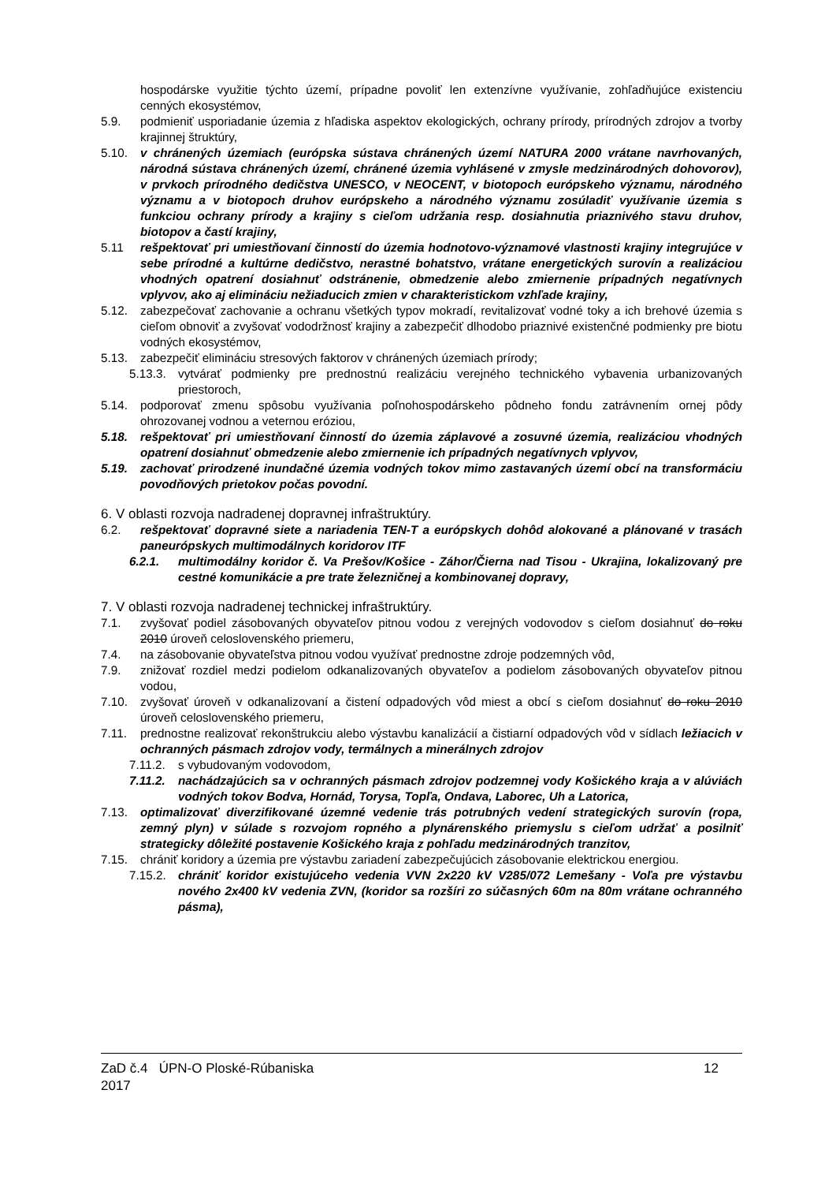hospodárske využitie týchto území, prípadne povoliť len extenzívne využívanie, zohľadňujúce existenciu cenných ekosystémov,
5.9. podmieniť usporiadanie územia z hľadiska aspektov ekologických, ochrany prírody, prírodných zdrojov a tvorby krajinnej štruktúry,
5.10. v chránených územiach (európska sústava chránených území NATURA 2000 vrátane navrhovaných, národná sústava chránených území, chránené územia vyhlásené v zmysle medzinárodných dohovorov), v prvkoch prírodného dedičstva UNESCO, v NEOCENT, v biotopoch európskeho významu, národného významu a v biotopoch druhov európskeho a národného významu zosúladiť využívanie územia s funkciou ochrany prírody a krajiny s cieľom udržania resp. dosiahnutia priaznivého stavu druhov, biotopov a častí krajiny,
5.11 rešpektovať pri umiestňovaní činností do územia hodnotovo-významové vlastnosti krajiny integrujúce v sebe prírodné a kultúrne dedičstvo, nerastné bohatstvo, vrátane energetických surovín a realizáciou vhodných opatrení dosiahnuť odstránenie, obmedzenie alebo zmiernenie prípadných negatívnych vplyvov, ako aj elimináciu nežiaducich zmien v charakteristickom vzhľade krajiny,
5.12. zabezpečovať zachovanie a ochranu všetkých typov mokradí, revitalizovať vodné toky a ich brehové územia s cieľom obnoviť a zvyšovať vododržnosť krajiny a zabezpečiť dlhodobo priaznivé existenčné podmienky pre biotu vodných ekosystémov,
5.13. zabezpečiť elimináciu stresových faktorov v chránených územiach prírody;
5.13.3.
vytvárať podmienky pre prednostnú realizáciu verejného technického vybavenia urbanizovaných priestoroch,
5.14. podporovať zmenu spôsobu využívania poľnohospodárskeho pôdneho fondu zatrávnením ornej pôdy ohrozovanej vodnou a veternou eróziou,
5.18. rešpektovať pri umiestňovaní činností do územia záplavové a zosuvné územia, realizáciou vhodných opatrení dosiahnuť obmedzenie alebo zmiernenie ich prípadných negatívnych vplyvov,
5.19. zachovať prirodzené inundačné územia vodných tokov mimo zastavaných území obcí na transformáciu povodňových prietokov počas povodní.
6. V oblasti rozvoja nadradenej dopravnej infraštruktúry.
6.2. rešpektovať dopravné siete a nariadenia TEN-T a európskych dohôd alokované a plánované v trasách paneurópskych multimodálnych koridorov ITF
6.2.1. multimodálny koridor č. Va Prešov/Košice - Záhor/Čierna nad Tisou - Ukrajina, lokalizovaný pre cestné komunikácie a pre trate železničnej a kombinovanej dopravy,
7. V oblasti rozvoja nadradenej technickej infraštruktúry.
7.1. zvyšovať podiel zásobovaných obyvateľov pitnou vodou z verejných vodovodov s cieľom dosiahnuť do roku 2010 úroveň celoslovenského priemeru,
7.4. na zásobovanie obyvateľstva pitnou vodou využívať prednostne zdroje podzemných vôd,
7.9. znižovať rozdiel medzi podielom odkanalizovaných obyvateľov a podielom zásobovaných obyvateľov pitnou vodou,
7.10. zvyšovať úroveň v odkanalizovaní a čistení odpadových vôd miest a obcí s cieľom dosiahnuť do roku 2010 úroveň celoslovenského priemeru,
7.11. prednostne realizovať rekonštrukciu alebo výstavbu kanalizácií a čistiarní odpadových vôd v sídlach ležiacich v ochranných pásmach zdrojov vody, termálnych a minerálnych zdrojov
7.11.2.
s vybudovaným vodovodom,
7.11.2.
nachádzajúcich sa v ochranných pásmach zdrojov podzemnej vody Košického kraja a v alúviách vodných tokov Bodva, Hornád, Torysa, Topľa, Ondava, Laborec, Uh a Latorica,
7.13. optimalizovať diverzifikované územné vedenie trás potrubných vedení strategických surovín (ropa, zemný plyn) v súlade s rozvojom ropného a plynárenského priemyslu s cieľom udržať a posilniť strategicky dôležité postavenie Košického kraja z pohľadu medzinárodných tranzitov,
7.15. chrániť koridory a územia pre výstavbu zariadení zabezpečujúcich zásobovanie elektrickou energiou.
7.15.2.
chrániť koridor existujúceho vedenia VVN 2x220 kV V285/072 Lemešany - Voľa pre výstavbu nového 2x400 kV vedenia ZVN, (koridor sa rozšíri zo súčasných 60m na 80m vrátane ochranného pásma),
ZaD č.4 ÚPN-O Ploské-Rúbaniska
2017
12